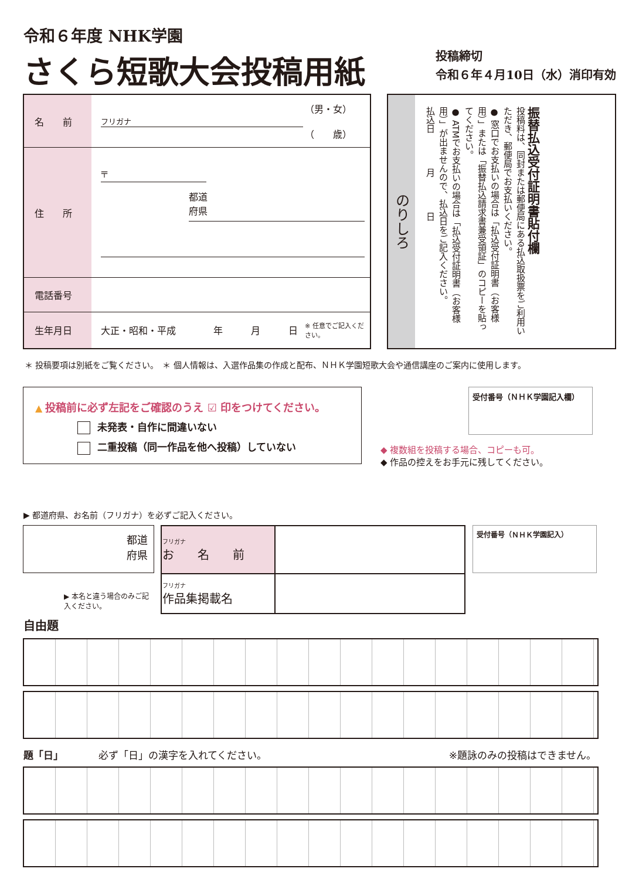令和６年度 NHK学園
さくら短歌大会投稿用紙
投稿締切
令和６年４月10日（水）消印有効
| 名 前 | フリガナ | （男・女） （ 歳） |
| 住 所 | 〒 都道 府県 | |
| 電話番号 | | |
| 生年月日 | 大正・昭和・平成 年 月 日 | ※ 任意でご記入ください。 |
のりしろ
振替払込受付証明書貼付欄
投稿料は、同封または郵便局にある払込取扱票をご利用いただき、郵便局でお支払いください。
● 窓口でお支払いの場合は「払込受付証明書（お客様用）」または「振替払込請求書兼受領証」のコピーを貼ってください。
● ATMでお支払いの場合は「払込受付証明書（お客様用）」が出ませんので、払込日をご記入ください。
払込日　　　　月　　　　日
＊ 投稿要項は別紙をご覧ください。　＊ 個人情報は、入選作品集の作成と配布、ＮＨＫ学園短歌大会や通信講座のご案内に使用します。
▲ 投稿前に必ず左記をご確認のうえ ☑ 印をつけてください。
未発表・自作に間違いない
二重投稿（同一作品を他へ投稿）していない
受付番号（ＮＨＫ学園記入欄）
◆ 複数組を投稿する場合、コピーも可。
◆ 作品の控えをお手元に残してください。
▶ 都道府県、お名前（フリガナ）を必ずご記入ください。
都道
府県
▶ 本名と違う場合のみご記入ください。
| フリガナ お 名 前 | |
| フリガナ 作品集掲載名 | |
受付番号（ＮＨＫ学園記入）
自由題
題「日」　　　　必ず「日」の漢字を入れてください。 ※題詠のみの投稿はできません。